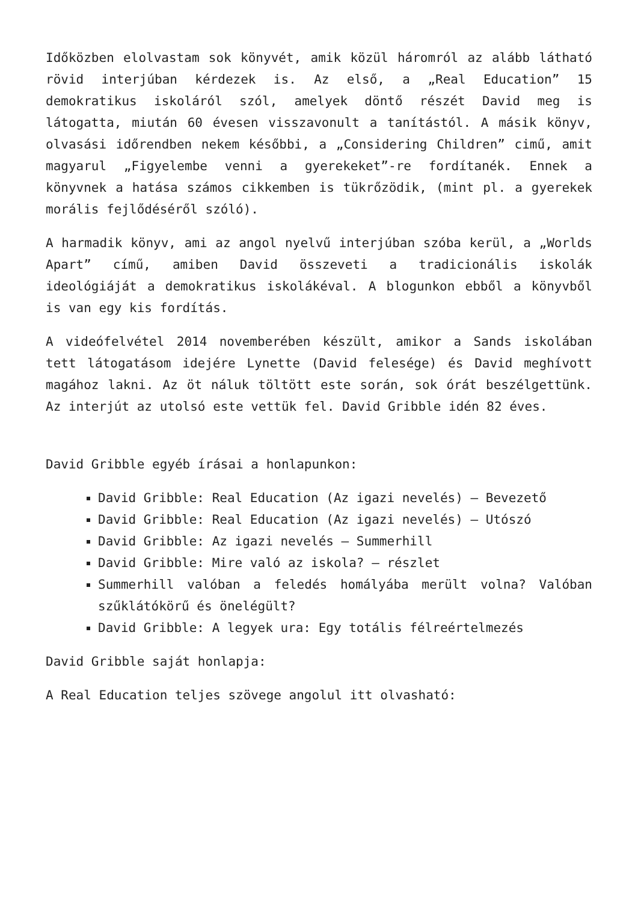Időközben elolvastam sok könyvét, amik közül háromról az alább látható rövid interjúban kérdezek is. Az első, a „Real Education” 15 demokratikus iskoláról szól, amelyek döntő részét David meg is látogatta, miután 60 évesen visszavonult a tanítástól. A másik könyv, olvasási időrendben nekem későbbi, a „Considering Children” cimű, amit magyarul „Figyelembe venni a gyerekeket”-re fordítanék. Ennek a könyvnek a hatása számos cikkemben is tükrőzödik, (mint pl. a gyerekek morális fejlődéséről szóló).
A harmadik könyv, ami az angol nyelvű interjúban szóba kerül, a „Worlds Apart” című, amiben David összeveti a tradicionális iskolák ideológiáját a demokratikus iskolákéval. A blogunkon ebből a könyvből is van egy kis fordítás.
A videófelvétel 2014 novemberében készült, amikor a Sands iskolában tett látogatásom idejére Lynette (David felesége) és David meghívott magához lakni. Az öt náluk töltött este során, sok órát beszélgettünk. Az interjút az utolsó este vettük fel. David Gribble idén 82 éves.
David Gribble egyéb írásai a honlapunkon:
David Gribble: Real Education (Az igazi nevelés) – Bevezető
David Gribble: Real Education (Az igazi nevelés) – Utószó
David Gribble: Az igazi nevelés – Summerhill
David Gribble: Mire való az iskola? – részlet
Summerhill valóban a feledés homályába merült volna? Valóban szűklátókörű és önelégült?
David Gribble: A legyek ura: Egy totális félreértelmezés
David Gribble saját honlapja:
A Real Education teljes szövege angolul itt olvasható: